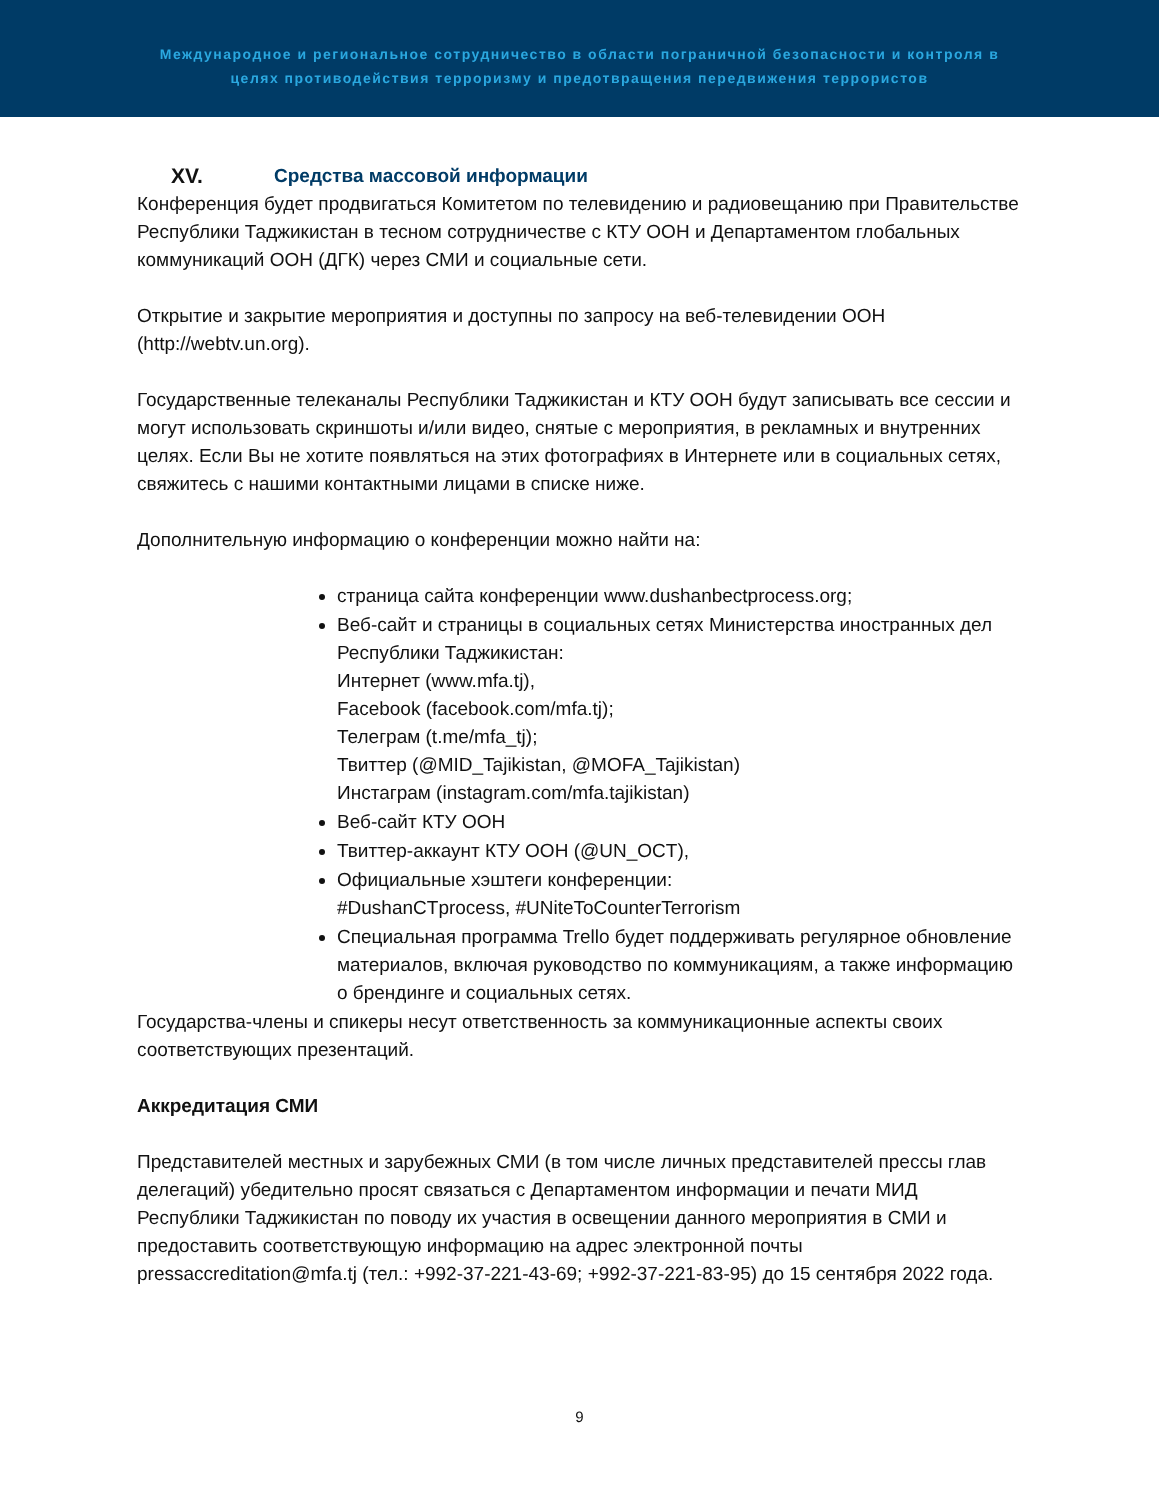Международное и региональное сотрудничество в области пограничной безопасности и контроля в
целях противодействия терроризму и предотвращения передвижения террористов
XV. Средства массовой информации
Конференция будет продвигаться Комитетом по телевидению и радиовещанию при Правительстве Республики Таджикистан в тесном сотрудничестве с КТУ ООН и Департаментом глобальных коммуникаций ООН (ДГК) через СМИ и социальные сети.
Открытие и закрытие мероприятия и доступны по запросу на веб-телевидении ООН (http://webtv.un.org).
Государственные телеканалы Республики Таджикистан и КТУ ООН будут записывать все сессии и могут использовать скриншоты и/или видео, снятые с мероприятия, в рекламных и внутренних целях. Если Вы не хотите появляться на этих фотографиях в Интернете или в социальных сетях, свяжитесь с нашими контактными лицами в списке ниже.
Дополнительную информацию о конференции можно найти на:
страница сайта конференции www.dushanbectprocess.org;
Веб-сайт и страницы в социальных сетях Министерства иностранных дел Республики Таджикистан:
Интернет (www.mfa.tj),
Facebook (facebook.com/mfa.tj);
Телеграм (t.me/mfa_tj);
Твиттер (@MID_Tajikistan, @MOFA_Tajikistan)
Инстаграм (instagram.com/mfa.tajikistan)
Веб-сайт КТУ ООН
Твиттер-аккаунт КТУ ООН (@UN_OCT),
Официальные хэштеги конференции:
#DushanCTprocess, #UNiteToCounterTerrorism
Специальная программа Trello будет поддерживать регулярное обновление материалов, включая руководство по коммуникациям, а также информацию о брендинге и социальных сетях.
Государства-члены и спикеры несут ответственность за коммуникационные аспекты своих соответствующих презентаций.
Аккредитация СМИ
Представителей местных и зарубежных СМИ (в том числе личных представителей прессы глав делегаций) убедительно просят связаться с Департаментом информации и печати МИД Республики Таджикистан по поводу их участия в освещении данного мероприятия в СМИ и предоставить соответствующую информацию на адрес электронной почты pressaccreditation@mfa.tj (тел.: +992-37-221-43-69; +992-37-221-83-95) до 15 сентября 2022 года.
9